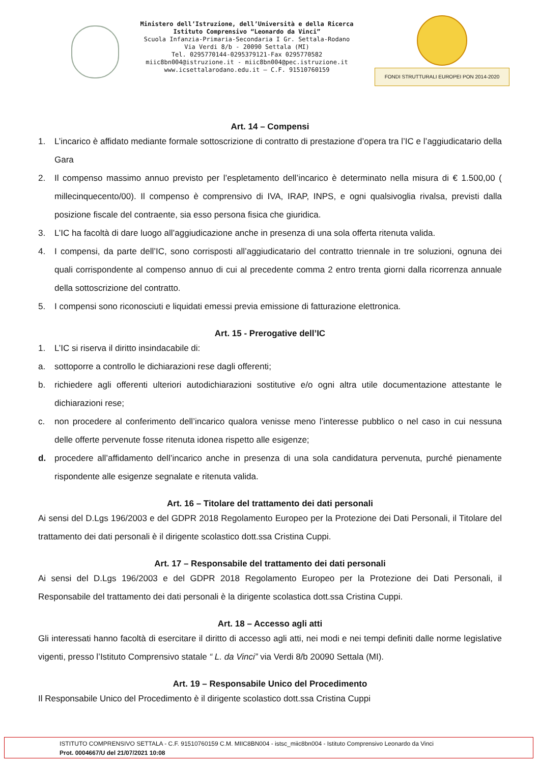Ministero dell’Istruzione, dell’Università e della Ricerca
Istituto Comprensivo “Leonardo da Vinci”
Scuola Infanzia-Primaria-Secondaria I Gr. Settala-Rodano
Via Verdi 8/b - 20090 Settala (MI)
Tel. 0295770144-0295379121-Fax 0295770582
miic8bn004@istruzione.it - miic8bn004@pec.istruzione.it
www.icsettalarodano.edu.it – C.F. 91510760159
FONDI STRUTTURALI EUROPEI PON 2014-2020
Art. 14 – Compensi
1. L’incarico è affidato mediante formale sottoscrizione di contratto di prestazione d’opera tra l’IC e l’aggiudicatario della Gara
2. Il compenso massimo annuo previsto per l’espletamento dell’incarico è determinato nella misura di € 1.500,00 ( millecinquecento/00). Il compenso è comprensivo di IVA, IRAP, INPS, e ogni qualsivoglia rivalsa, previsti dalla posizione fiscale del contraente, sia esso persona fisica che giuridica.
3. L’IC ha facoltà di dare luogo all’aggiudicazione anche in presenza di una sola offerta ritenuta valida.
4. I compensi, da parte dell’IC, sono corrisposti all’aggiudicatario del contratto triennale in tre soluzioni, ognuna dei quali corrispondente al compenso annuo di cui al precedente comma 2 entro trenta giorni dalla ricorrenza annuale della sottoscrizione del contratto.
5. I compensi sono riconosciuti e liquidati emessi previa emissione di fatturazione elettronica.
Art. 15 - Prerogative dell’IC
1. L’IC si riserva il diritto insindacabile di:
a. sottoporre a controllo le dichiarazioni rese dagli offerenti;
b. richiedere agli offerenti ulteriori autodichiarazioni sostitutive e/o ogni altra utile documentazione attestante le dichiarazioni rese;
c. non procedere al conferimento dell’incarico qualora venisse meno l’interesse pubblico o nel caso in cui nessuna delle offerte pervenute fosse ritenuta idonea rispetto alle esigenze;
d. procedere all’affidamento dell’incarico anche in presenza di una sola candidatura pervenuta, purché pienamente rispondente alle esigenze segnalate e ritenuta valida.
Art. 16 – Titolare del trattamento dei dati personali
Ai sensi del D.Lgs 196/2003 e del GDPR 2018 Regolamento Europeo per la Protezione dei Dati Personali, il Titolare del trattamento dei dati personali è il dirigente scolastico dott.ssa Cristina Cuppi.
Art. 17 – Responsabile del trattamento dei dati personali
Ai sensi del D.Lgs 196/2003 e del GDPR 2018 Regolamento Europeo per la Protezione dei Dati Personali, il Responsabile del trattamento dei dati personali è la dirigente scolastica dott.ssa Cristina Cuppi.
Art. 18 – Accesso agli atti
Gli interessati hanno facoltà di esercitare il diritto di accesso agli atti, nei modi e nei tempi definiti dalle norme legislative vigenti, presso l’Istituto Comprensivo statale “ L. da Vinci” via Verdi 8/b 20090 Settala (MI).
Art. 19 – Responsabile Unico del Procedimento
Il Responsabile Unico del Procedimento è il dirigente scolastico dott.ssa Cristina Cuppi
ISTITUTO COMPRENSIVO SETTALA - C.F. 91510760159 C.M. MIIC8BN004 - istsc_miic8bn004 - Istituto Comprensivo Leonardo da Vinci
Prot. 0004667/U del 21/07/2021 10:08